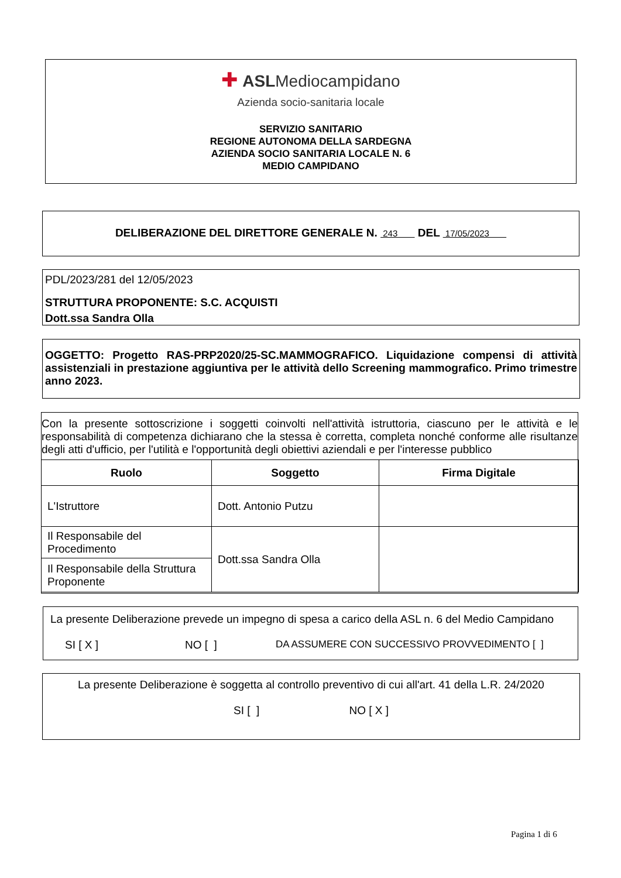✚ ASLMediocampidano
Azienda socio-sanitaria locale
SERVIZIO SANITARIO
REGIONE AUTONOMA DELLA SARDEGNA
AZIENDA SOCIO SANITARIA LOCALE N. 6
MEDIO CAMPIDANO
DELIBERAZIONE DEL DIRETTORE GENERALE N. 243 DEL 17/05/2023
PDL/2023/281 del 12/05/2023
STRUTTURA PROPONENTE: S.C. ACQUISTI
Dott.ssa Sandra Olla
OGGETTO: Progetto RAS-PRP2020/25-SC.MAMMOGRAFICO. Liquidazione compensi di attività assistenziali in prestazione aggiuntiva per le attività dello Screening mammografico. Primo trimestre anno 2023.
Con la presente sottoscrizione i soggetti coinvolti nell'attività istruttoria, ciascuno per le attività e le responsabilità di competenza dichiarano che la stessa è corretta, completa nonché conforme alle risultanze degli atti d'ufficio, per l'utilità e l'opportunità degli obiettivi aziendali e per l'interesse pubblico
| Ruolo | Soggetto | Firma Digitale |
| --- | --- | --- |
| L'Istruttore | Dott. Antonio Putzu | |
| Il Responsabile del Procedimento | Dott.ssa Sandra Olla | |
| Il Responsabile della Struttura Proponente | | |
La presente Deliberazione prevede un impegno di spesa a carico della ASL n. 6 del Medio Campidano
SI [ X ] NO [ ] DA ASSUMERE CON SUCCESSIVO PROVVEDIMENTO [ ]
La presente Deliberazione è soggetta al controllo preventivo di cui all'art. 41 della L.R. 24/2020
SI [ ] NO [ X ]
Pagina 1 di 6